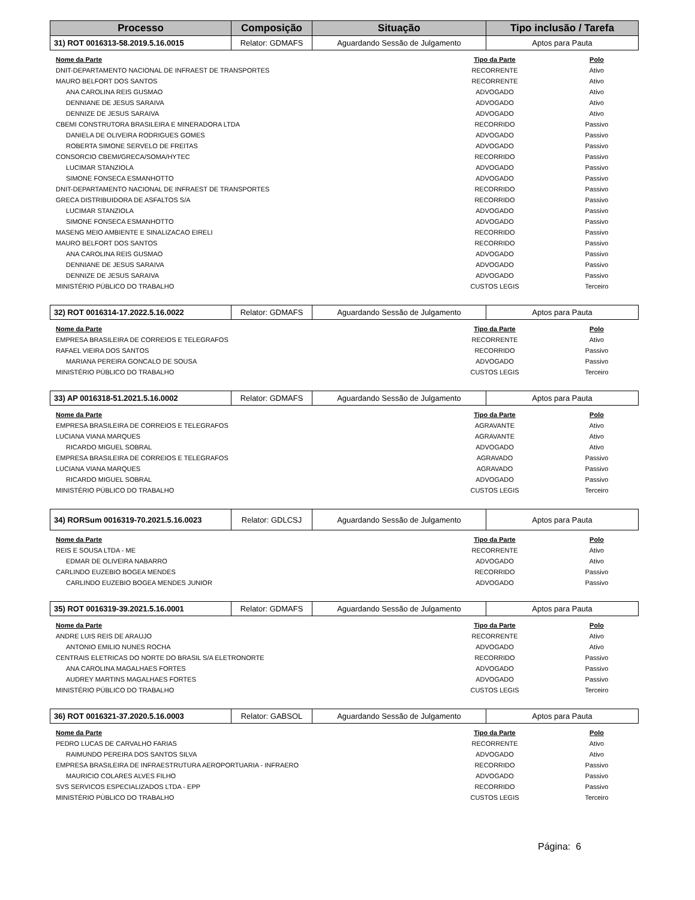| Processo | Composição | Situação | Tipo inclusão / Tarefa |
| --- | --- | --- | --- |
| 31) ROT 0016313-58.2019.5.16.0015 | Relator: GDMAFS | Aguardando Sessão de Julgamento | Aptos para Pauta |
| Nome da Parte | Tipo da Parte | Polo |
| DNIT-DEPARTAMENTO NACIONAL DE INFRAEST DE TRANSPORTES | RECORRENTE | Ativo |
| MAURO BELFORT DOS SANTOS | RECORRENTE | Ativo |
| ANA CAROLINA REIS GUSMAO | ADVOGADO | Ativo |
| DENNIANE DE JESUS SARAIVA | ADVOGADO | Ativo |
| DENNIZE DE JESUS SARAIVA | ADVOGADO | Ativo |
| CBEMI CONSTRUTORA BRASILEIRA E MINERADORA LTDA | RECORRIDO | Passivo |
| DANIELA DE OLIVEIRA RODRIGUES GOMES | ADVOGADO | Passivo |
| ROBERTA SIMONE SERVELO DE FREITAS | ADVOGADO | Passivo |
| CONSORCIO CBEMI/GRECA/SOMA/HYTEC | RECORRIDO | Passivo |
| LUCIMAR STANZIOLA | ADVOGADO | Passivo |
| SIMONE FONSECA ESMANHOTTO | ADVOGADO | Passivo |
| DNIT-DEPARTAMENTO NACIONAL DE INFRAEST DE TRANSPORTES | RECORRIDO | Passivo |
| GRECA DISTRIBUIDORA DE ASFALTOS S/A | RECORRIDO | Passivo |
| LUCIMAR STANZIOLA | ADVOGADO | Passivo |
| SIMONE FONSECA ESMANHOTTO | ADVOGADO | Passivo |
| MASENG MEIO AMBIENTE E SINALIZACAO EIRELI | RECORRIDO | Passivo |
| MAURO BELFORT DOS SANTOS | RECORRIDO | Passivo |
| ANA CAROLINA REIS GUSMAO | ADVOGADO | Passivo |
| DENNIANE DE JESUS SARAIVA | ADVOGADO | Passivo |
| DENNIZE DE JESUS SARAIVA | ADVOGADO | Passivo |
| MINISTÉRIO PÚBLICO DO TRABALHO | CUSTOS LEGIS | Terceiro |
| 32) ROT 0016314-17.2022.5.16.0022 | Relator: GDMAFS | Aguardando Sessão de Julgamento | Aptos para Pauta |
| Nome da Parte | Tipo da Parte | Polo |
| EMPRESA BRASILEIRA DE CORREIOS E TELEGRAFOS | RECORRENTE | Ativo |
| RAFAEL VIEIRA DOS SANTOS | RECORRIDO | Passivo |
| MARIANA PEREIRA GONCALO DE SOUSA | ADVOGADO | Passivo |
| MINISTÉRIO PÚBLICO DO TRABALHO | CUSTOS LEGIS | Terceiro |
| 33) AP 0016318-51.2021.5.16.0002 | Relator: GDMAFS | Aguardando Sessão de Julgamento | Aptos para Pauta |
| Nome da Parte | Tipo da Parte | Polo |
| EMPRESA BRASILEIRA DE CORREIOS E TELEGRAFOS | AGRAVANTE | Ativo |
| LUCIANA VIANA MARQUES | AGRAVANTE | Ativo |
| RICARDO MIGUEL SOBRAL | ADVOGADO | Ativo |
| EMPRESA BRASILEIRA DE CORREIOS E TELEGRAFOS | AGRAVADO | Passivo |
| LUCIANA VIANA MARQUES | AGRAVADO | Passivo |
| RICARDO MIGUEL SOBRAL | ADVOGADO | Passivo |
| MINISTÉRIO PÚBLICO DO TRABALHO | CUSTOS LEGIS | Terceiro |
| 34) RORSum 0016319-70.2021.5.16.0023 | Relator: GDLCSJ | Aguardando Sessão de Julgamento | Aptos para Pauta |
| Nome da Parte | Tipo da Parte | Polo |
| REIS E SOUSA LTDA - ME | RECORRENTE | Ativo |
| EDMAR DE OLIVEIRA NABARRO | ADVOGADO | Ativo |
| CARLINDO EUZEBIO BOGEA MENDES | RECORRIDO | Passivo |
| CARLINDO EUZEBIO BOGEA MENDES JUNIOR | ADVOGADO | Passivo |
| 35) ROT 0016319-39.2021.5.16.0001 | Relator: GDMAFS | Aguardando Sessão de Julgamento | Aptos para Pauta |
| Nome da Parte | Tipo da Parte | Polo |
| ANDRE LUIS REIS DE ARAUJO | RECORRENTE | Ativo |
| ANTONIO EMILIO NUNES ROCHA | ADVOGADO | Ativo |
| CENTRAIS ELETRICAS DO NORTE DO BRASIL S/A ELETRONORTE | RECORRIDO | Passivo |
| ANA CAROLINA MAGALHAES FORTES | ADVOGADO | Passivo |
| AUDREY MARTINS MAGALHAES FORTES | ADVOGADO | Passivo |
| MINISTÉRIO PÚBLICO DO TRABALHO | CUSTOS LEGIS | Terceiro |
| 36) ROT 0016321-37.2020.5.16.0003 | Relator: GABSOL | Aguardando Sessão de Julgamento | Aptos para Pauta |
| Nome da Parte | Tipo da Parte | Polo |
| PEDRO LUCAS DE CARVALHO FARIAS | RECORRENTE | Ativo |
| RAIMUNDO PEREIRA DOS SANTOS SILVA | ADVOGADO | Ativo |
| EMPRESA BRASILEIRA DE INFRAESTRUTURA AEROPORTUARIA - INFRAERO | RECORRIDO | Passivo |
| MAURICIO COLARES ALVES FILHO | ADVOGADO | Passivo |
| SVS SERVICOS ESPECIALIZADOS LTDA - EPP | RECORRIDO | Passivo |
| MINISTÉRIO PÚBLICO DO TRABALHO | CUSTOS LEGIS | Terceiro |
Página: 6